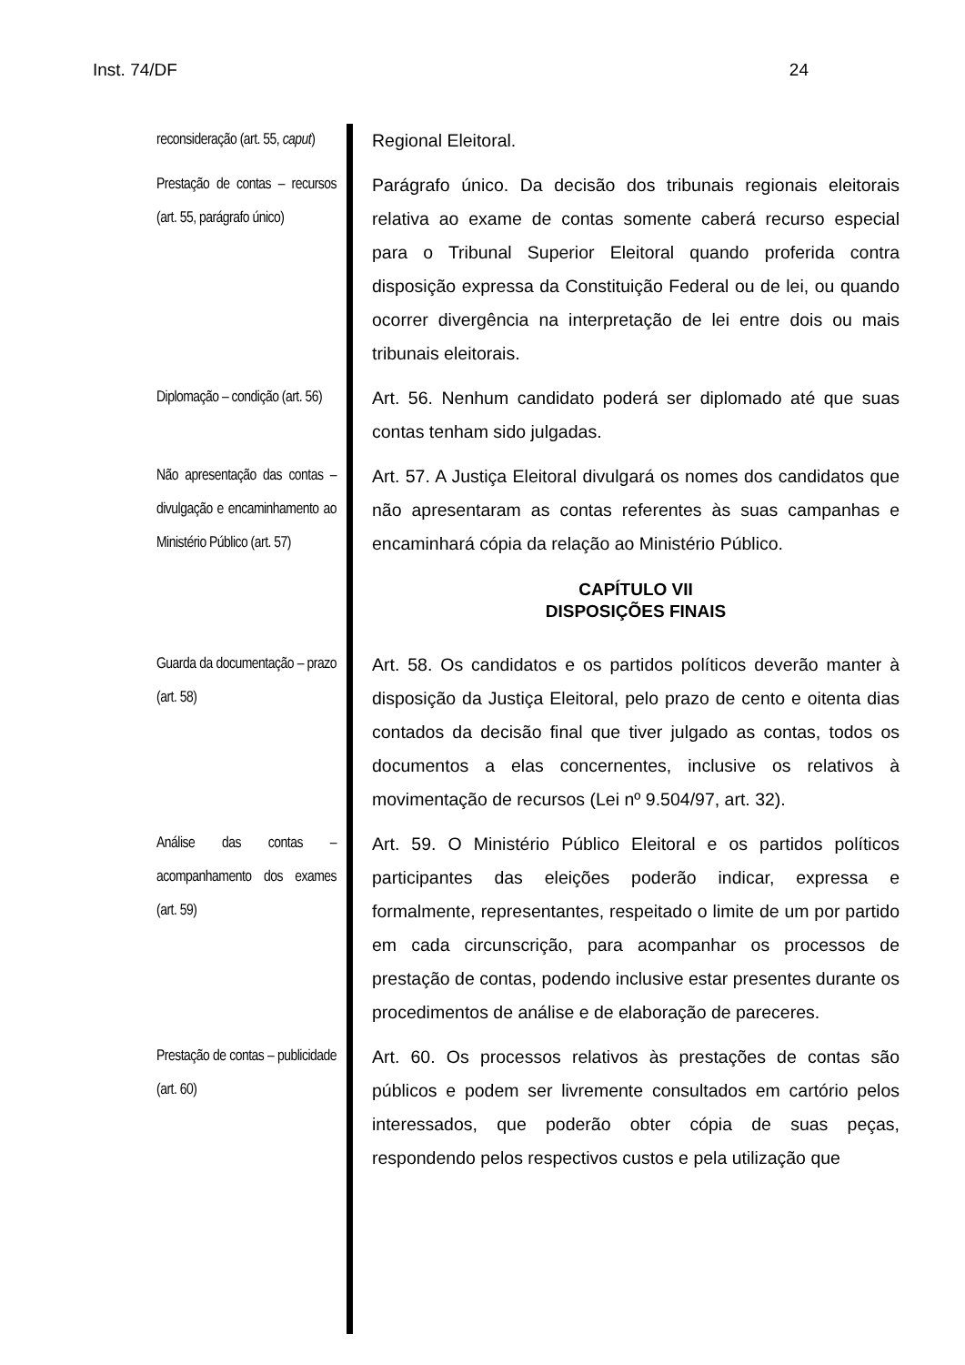Inst. 74/DF 24
reconsideração (art. 55, caput)
Regional Eleitoral.
Prestação de contas – recursos (art. 55, parágrafo único)
Parágrafo único. Da decisão dos tribunais regionais eleitorais relativa ao exame de contas somente caberá recurso especial para o Tribunal Superior Eleitoral quando proferida contra disposição expressa da Constituição Federal ou de lei, ou quando ocorrer divergência na interpretação de lei entre dois ou mais tribunais eleitorais.
Diplomação – condição (art. 56)
Art. 56. Nenhum candidato poderá ser diplomado até que suas contas tenham sido julgadas.
Não apresentação das contas – divulgação e encaminhamento ao Ministério Público (art. 57)
Art. 57. A Justiça Eleitoral divulgará os nomes dos candidatos que não apresentaram as contas referentes às suas campanhas e encaminhará cópia da relação ao Ministério Público.
CAPÍTULO VII
DISPOSIÇÕES FINAIS
Guarda da documentação – prazo (art. 58)
Art. 58. Os candidatos e os partidos políticos deverão manter à disposição da Justiça Eleitoral, pelo prazo de cento e oitenta dias contados da decisão final que tiver julgado as contas, todos os documentos a elas concernentes, inclusive os relativos à movimentação de recursos (Lei nº 9.504/97, art. 32).
Análise das contas – acompanhamento dos exames (art. 59)
Art. 59. O Ministério Público Eleitoral e os partidos políticos participantes das eleições poderão indicar, expressa e formalmente, representantes, respeitado o limite de um por partido em cada circunscrição, para acompanhar os processos de prestação de contas, podendo inclusive estar presentes durante os procedimentos de análise e de elaboração de pareceres.
Prestação de contas – publicidade (art. 60)
Art. 60. Os processos relativos às prestações de contas são públicos e podem ser livremente consultados em cartório pelos interessados, que poderão obter cópia de suas peças, respondendo pelos respectivos custos e pela utilização que